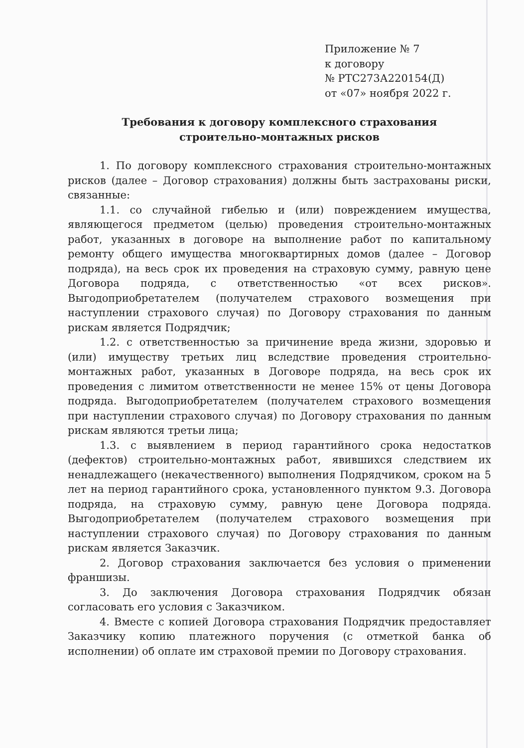Приложение № 7
к договору
№ РТС273А220154(Д)
от «07» ноября 2022 г.
Требования к договору комплексного страхования
строительно-монтажных рисков
1. По договору комплексного страхования строительно-монтажных рисков (далее – Договор страхования) должны быть застрахованы риски, связанные:
1.1. со случайной гибелью и (или) повреждением имущества, являющегося предметом (целью) проведения строительно-монтажных работ, указанных в договоре на выполнение работ по капитальному ремонту общего имущества многоквартирных домов (далее – Договор подряда), на весь срок их проведения на страховую сумму, равную цене Договора подряда, с ответственностью «от всех рисков». Выгодоприобретателем (получателем страхового возмещения при наступлении страхового случая) по Договору страхования по данным рискам является Подрядчик;
1.2. с ответственностью за причинение вреда жизни, здоровью и (или) имуществу третьих лиц вследствие проведения строительно-монтажных работ, указанных в Договоре подряда, на весь срок их проведения с лимитом ответственности не менее 15% от цены Договора подряда. Выгодоприобретателем (получателем страхового возмещения при наступлении страхового случая) по Договору страхования по данным рискам являются третьи лица;
1.3. с выявлением в период гарантийного срока недостатков (дефектов) строительно-монтажных работ, явившихся следствием их ненадлежащего (некачественного) выполнения Подрядчиком, сроком на 5 лет на период гарантийного срока, установленного пунктом 9.3. Договора подряда, на страховую сумму, равную цене Договора подряда. Выгодоприобретателем (получателем страхового возмещения при наступлении страхового случая) по Договору страхования по данным рискам является Заказчик.
2. Договор страхования заключается без условия о применении франшизы.
3. До заключения Договора страхования Подрядчик обязан согласовать его условия с Заказчиком.
4. Вместе с копией Договора страхования Подрядчик предоставляет Заказчику копию платежного поручения (с отметкой банка об исполнении) об оплате им страховой премии по Договору страхования.